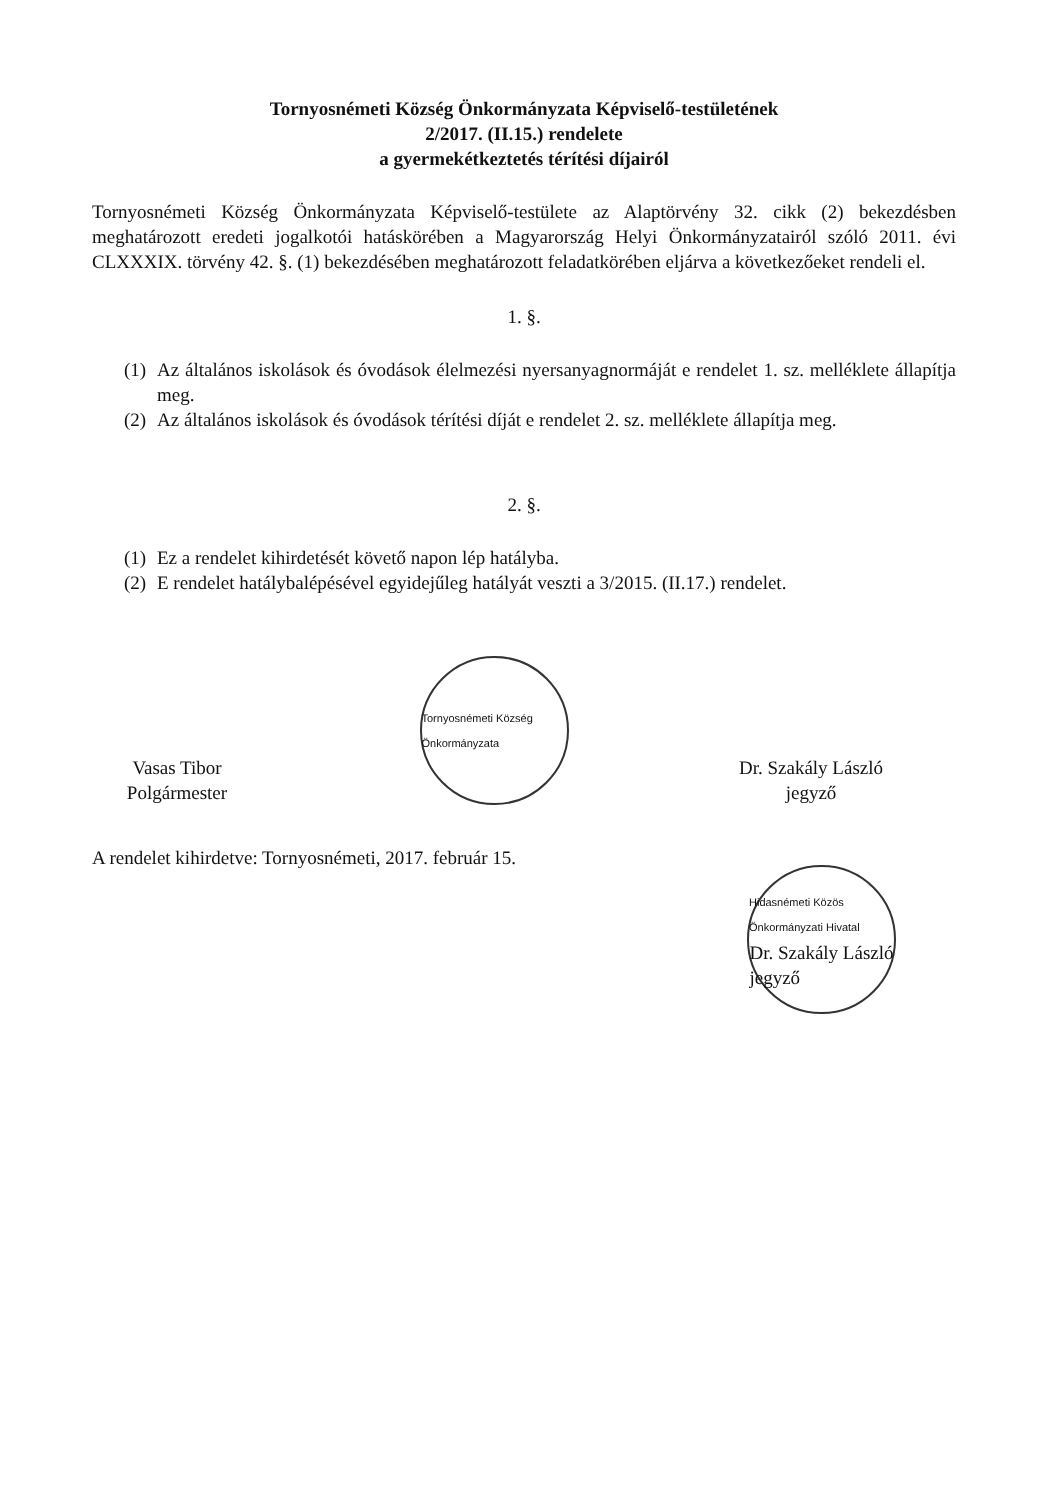Tornyosnémeti Község Önkormányzata Képviselő-testületének
2/2017. (II.15.) rendelete
a gyermekétkeztetés térítési díjairól
Tornyosnémeti Község Önkormányzata Képviselő-testülete az Alaptörvény 32. cikk (2) bekezdésben meghatározott eredeti jogalkotói hatáskörében a Magyarország Helyi Önkormányzatairól szóló 2011. évi CLXXXIX. törvény 42. §. (1) bekezdésében meghatározott feladatkörében eljárva a következőeket rendeli el.
1. §.
(1)
Az általános iskolások és óvodások élelmezési nyersanyagnormáját e rendelet 1. sz. melléklete állapítja meg.
(2)
Az általános iskolások és óvodások térítési díját e rendelet 2. sz. melléklete állapítja meg.
2. §.
(1)
Ez a rendelet kihirdetését követő napon lép hatályba.
(2)
E rendelet hatálybalépésével egyidejűleg hatályát veszti a 3/2015. (II.17.) rendelet.
Vasas Tibor
Polgármester
Tornyosnémeti Község Önkormányzata
Dr. Szakály László
jegyző
A rendelet kihirdetve: Tornyosnémeti, 2017. február 15.
Hidasnémeti Közös Önkormányzati Hivatal
Dr. Szakály László
jegyző